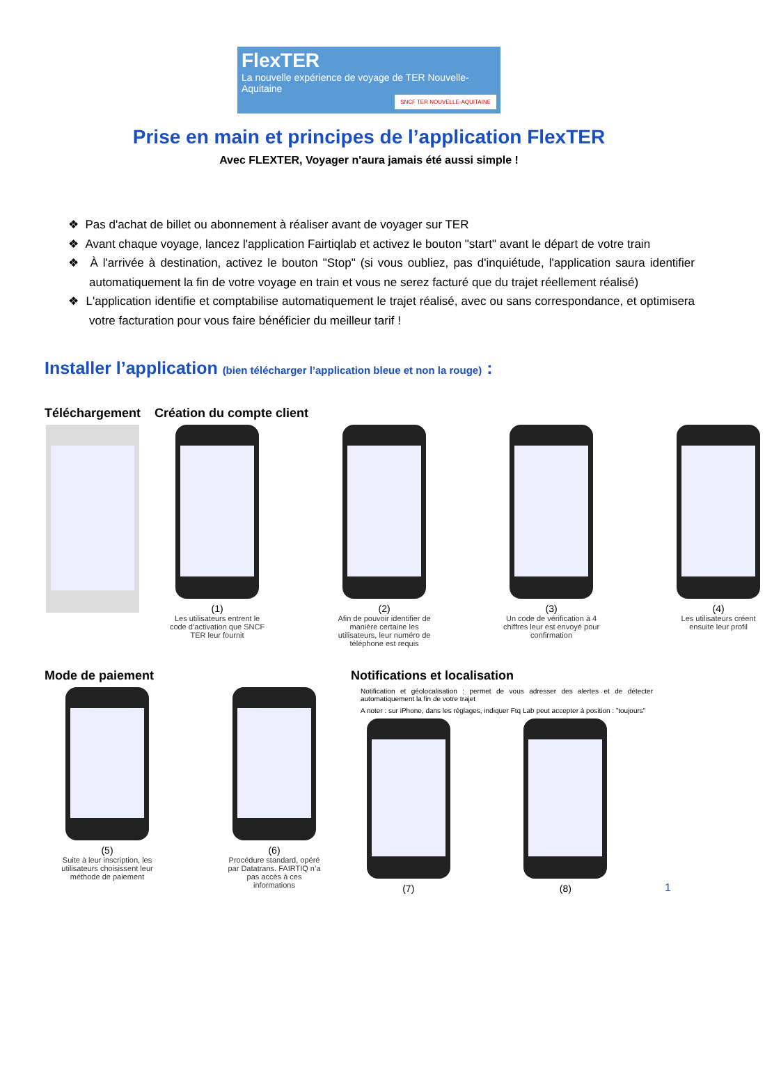FlexTER
La nouvelle expérience de voyage de TER Nouvelle-Aquitaine
SNCF TER NOUVELLE-AQUITAINE
Prise en main et principes de l’application FlexTER
Avec FLEXTER, Voyager n'aura jamais été aussi simple !
❖ Pas d'achat de billet ou abonnement à réaliser avant de voyager sur TER
❖ Avant chaque voyage, lancez l'application Fairtiqlab et activez le bouton "start" avant le départ de votre train
❖ À l'arrivée à destination, activez le bouton "Stop" (si vous oubliez, pas d'inquiétude, l'application saura identifier automatiquement la fin de votre voyage en train et vous ne serez facturé que du trajet réellement réalisé)
❖ L'application identifie et comptabilise automatiquement le trajet réalisé, avec ou sans correspondance, et optimisera votre facturation pour vous faire bénéficier du meilleur tarif !
Installer l’application (bien télécharger l’application bleue et non la rouge) :
Téléchargement Création du compte client
(1)
Les utilisateurs entrent le code d’activation que SNCF TER leur fournit
(2)
Afin de pouvoir identifier de manière certaine les utilisateurs, leur numéro de téléphone est requis
(3)
Un code de vérification à 4 chiffres leur est envoyé pour confirmation
(4)
Les utilisateurs créent ensuite leur profil
Mode de paiement
(5)
Suite à leur inscription, les utilisateurs choisissent leur méthode de paiement
(6)
Procédure standard, opéré par Datatrans. FAIRTIQ n’a pas accès à ces informations
Notifications et localisation
Notification et géolocalisation : permet de vous adresser des alertes et de détecter automatiquement la fin de votre trajet
A noter : sur iPhone, dans les réglages, indiquer Ftq Lab peut accepter à position : ”toujours”
(7) (8) 1